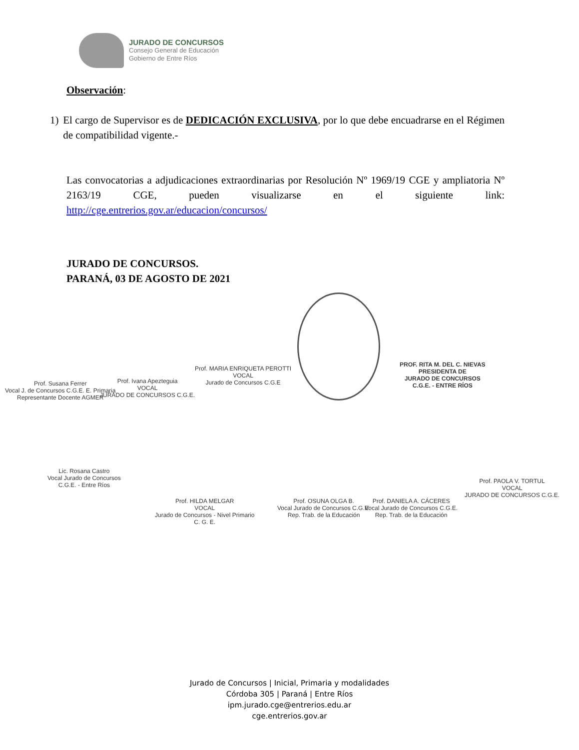JURADO DE CONCURSOS
Consejo General de Educación
Gobierno de Entre Ríos
Observación:
1) El cargo de Supervisor es de DEDICACIÓN EXCLUSIVA, por lo que debe encuadrarse en el Régimen de compatibilidad vigente.-
Las convocatorias a adjudicaciones extraordinarias por Resolución Nº 1969/19 CGE y ampliatoria Nº 2163/19 CGE, pueden visualizarse en el siguiente link:
http://cge.entrerios.gov.ar/educacion/concursos/
JURADO DE CONCURSOS.
PARANÁ, 03 DE AGOSTO DE 2021
Prof. Susana Ferrer
Vocal J. de Concursos C.G.E. E. Primaria
Representante Docente AGMER
Prof. Ivana Apezteguia
VOCAL
JURADO DE CONCURSOS C.G.E.
Prof. MARIA ENRIQUETA PEROTTI
VOCAL
Jurado de Concursos C.G.E
PROF. RITA M. DEL C. NIEVAS
PRESIDENTA DE
JURADO DE CONCURSOS
C.G.E. - ENTRE RÍOS
Lic. Rosana Castro
Vocal Jurado de Concursos
C.G.E. - Entre Ríos
Prof. HILDA MELGAR
VOCAL
Jurado de Concursos - Nivel Primario
C. G. E.
Prof. OSUNA OLGA B.
Vocal Jurado de Concursos C.G.E.
Rep. Trab. de la Educación
Prof. DANIELA A. CÁCERES
Vocal Jurado de Concursos C.G.E.
Rep. Trab. de la Educación
Prof. PAOLA V. TORTUL
VOCAL
JURADO DE CONCURSOS C.G.E.
Jurado de Concursos | Inicial, Primaria y modalidades
Córdoba 305 | Paraná | Entre Ríos
ipm.jurado.cge@entrerios.edu.ar
cge.entrerios.gov.ar